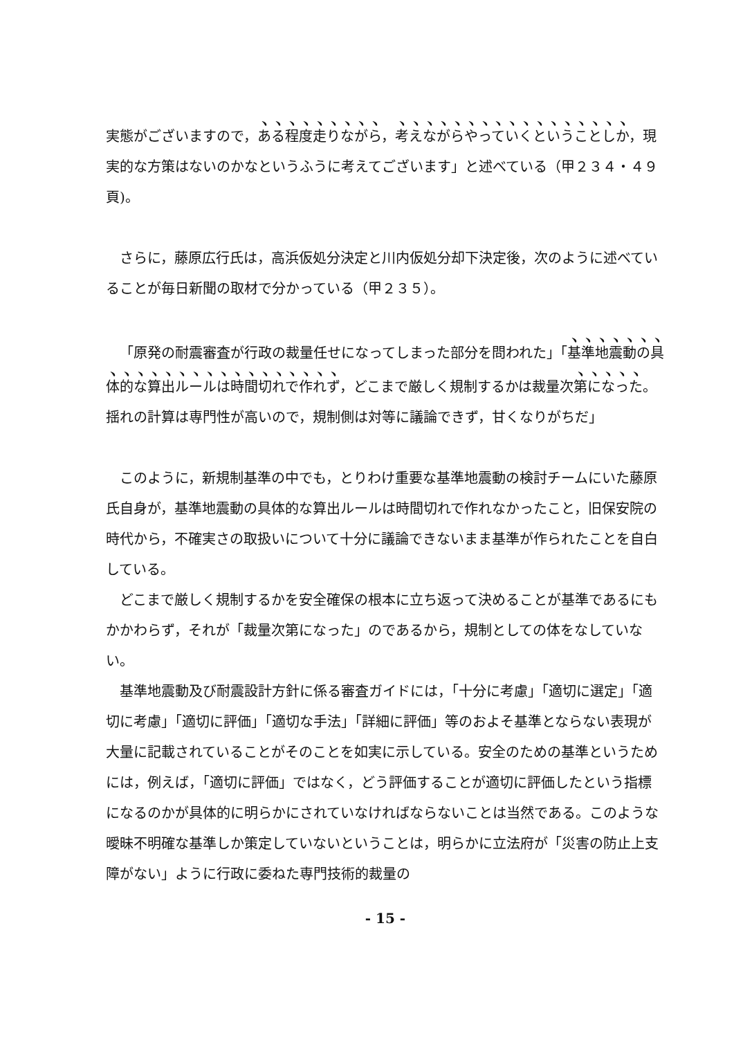実態がございますので，ある程度走りながら，考えながらやっていくということしか，現実的な方策はないのかなというふうに考えてございます」と述べている（甲２３４・４９頁)。
さらに，藤原広行氏は，高浜仮処分決定と川内仮処分却下決定後，次のように述べていることが毎日新聞の取材で分かっている（甲２３５）。
「原発の耐震審査が行政の裁量任せになってしまった部分を問われた」「基準地震動の具体的な算出ルールは時間切れで作れず，どこまで厳しく規制するかは裁量次第になった。揺れの計算は専門性が高いので，規制側は対等に議論できず，甘くなりがちだ」
このように，新規制基準の中でも，とりわけ重要な基準地震動の検討チームにいた藤原氏自身が，基準地震動の具体的な算出ルールは時間切れで作れなかったこと，旧保安院の時代から，不確実さの取扱いについて十分に議論できないまま基準が作られたことを自白している。
どこまで厳しく規制するかを安全確保の根本に立ち返って決めることが基準であるにもかかわらず，それが「裁量次第になった」のであるから，規制としての体をなしていない。
基準地震動及び耐震設計方針に係る審査ガイドには，「十分に考慮」「適切に選定」「適切に考慮」「適切に評価」「適切な手法」「詳細に評価」等のおよそ基準とならない表現が大量に記載されていることがそのことを如実に示している。安全のための基準というためには，例えば，「適切に評価」ではなく，どう評価することが適切に評価したという指標になるのかが具体的に明らかにされていなければならないことは当然である。このような曖昧不明確な基準しか策定していないということは，明らかに立法府が「災害の防止上支障がない」ように行政に委ねた専門技術的裁量の
- 15 -